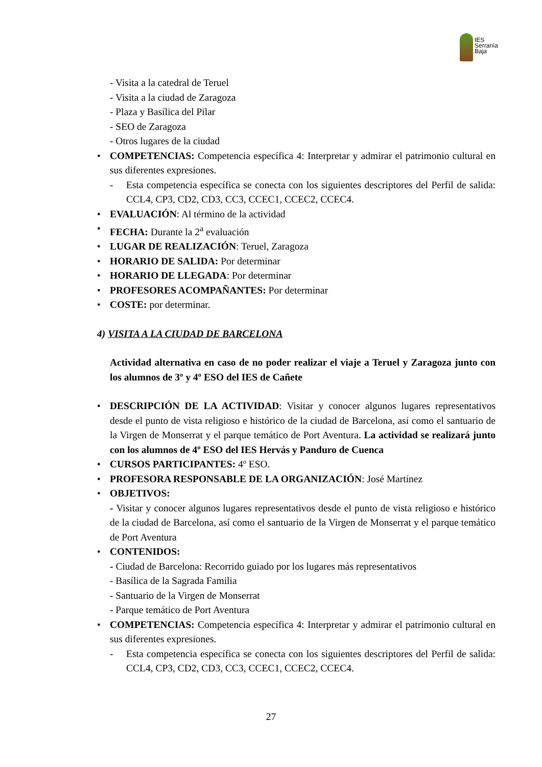IES
Serranía
Baja
- Visita a la catedral de Teruel
- Visita a la ciudad de Zaragoza
- Plaza y Basílica del Pilar
- SEO de Zaragoza
- Otros lugares de la ciudad
• COMPETENCIAS: Competencia específica 4: Interpretar y admirar el patrimonio cultural en sus diferentes expresiones.
- Esta competencia específica se conecta con los siguientes descriptores del Perfil de salida: CCL4, CP3, CD2, CD3, CC3, CCEC1, CCEC2, CCEC4.
• EVALUACIÓN: Al término de la actividad
• FECHA: Durante la 2<sup>a</sup> evaluación
• LUGAR DE REALIZACIÓN: Teruel, Zaragoza
• HORARIO DE SALIDA: Por determinar
• HORARIO DE LLEGADA: Por determinar
• PROFESORES ACOMPAÑANTES: Por determinar
• COSTE: por determinar.
4) VISITA A LA CIUDAD DE BARCELONA
Actividad alternativa en caso de no poder realizar el viaje a Teruel y Zaragoza junto con los alumnos de 3º y 4º ESO del IES de Cañete
• DESCRIPCIÓN DE LA ACTIVIDAD: Visitar y conocer algunos lugares representativos desde el punto de vista religioso e histórico de la ciudad de Barcelona, así como el santuario de la Virgen de Monserrat y el parque temático de Port Aventura. La actividad se realizará junto con los alumnos de 4º ESO del IES Hervás y Panduro de Cuenca
• CURSOS PARTICIPANTES: 4º ESO.
• PROFESORA RESPONSABLE DE LA ORGANIZACIÓN: José Martínez
• OBJETIVOS:
- Visitar y conocer algunos lugares representativos desde el punto de vista religioso e histórico de la ciudad de Barcelona, así como el santuario de la Virgen de Monserrat y el parque temático de Port Aventura
• CONTENIDOS:
- Ciudad de Barcelona: Recorrido guiado por los lugares más representativos
- Basílica de la Sagrada Familia
- Santuario de la Virgen de Monserrat
- Parque temático de Port Aventura
• COMPETENCIAS: Competencia específica 4: Interpretar y admirar el patrimonio cultural en sus diferentes expresiones.
- Esta competencia específica se conecta con los siguientes descriptores del Perfil de salida: CCL4, CP3, CD2, CD3, CC3, CCEC1, CCEC2, CCEC4.
27